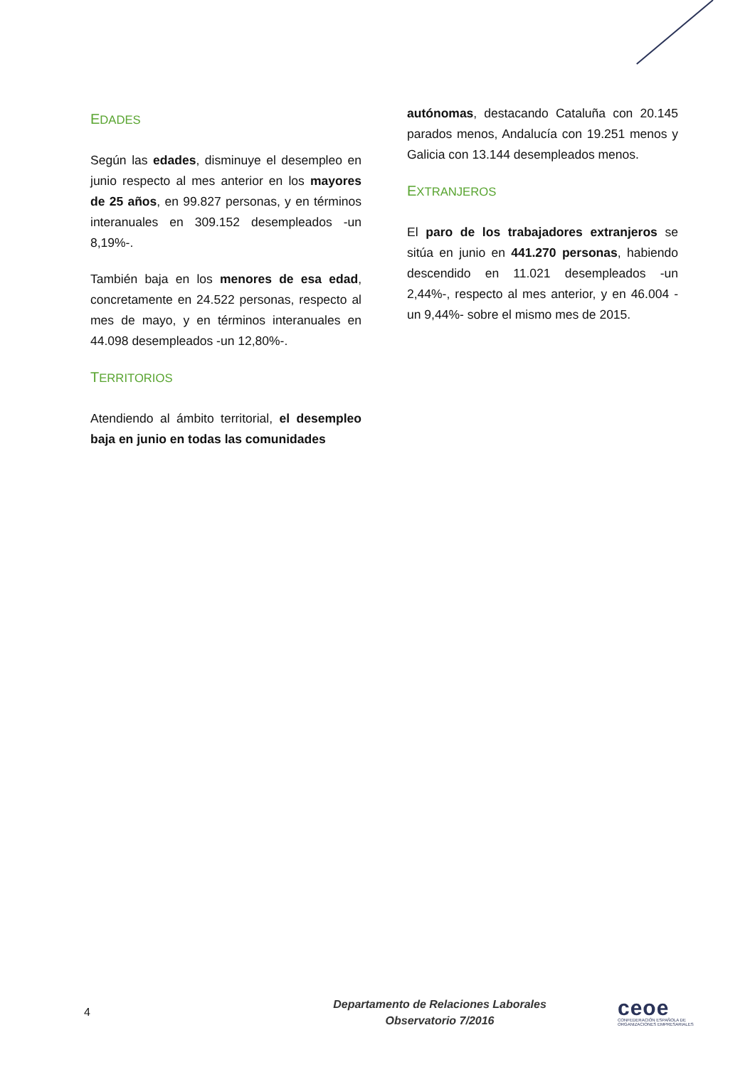EDADES
Según las edades, disminuye el desempleo en junio respecto al mes anterior en los mayores de 25 años, en 99.827 personas, y en términos interanuales en 309.152 desempleados -un 8,19%-.
También baja en los menores de esa edad, concretamente en 24.522 personas, respecto al mes de mayo, y en términos interanuales en 44.098 desempleados -un 12,80%-.
TERRITORIOS
Atendiendo al ámbito territorial, el desempleo baja en junio en todas las comunidades
autónomas, destacando Cataluña con 20.145 parados menos, Andalucía con 19.251 menos y Galicia con 13.144 desempleados menos.
EXTRANJEROS
El paro de los trabajadores extranjeros se sitúa en junio en 441.270 personas, habiendo descendido en 11.021 desempleados -un 2,44%-, respecto al mes anterior, y en 46.004 -un 9,44%- sobre el mismo mes de 2015.
4
Departamento de Relaciones Laborales
Observatorio 7/2016
ceoe
CONFEDERACIÓN ESPAÑOLA DE
ORGANIZACIONES EMPRESARIALES